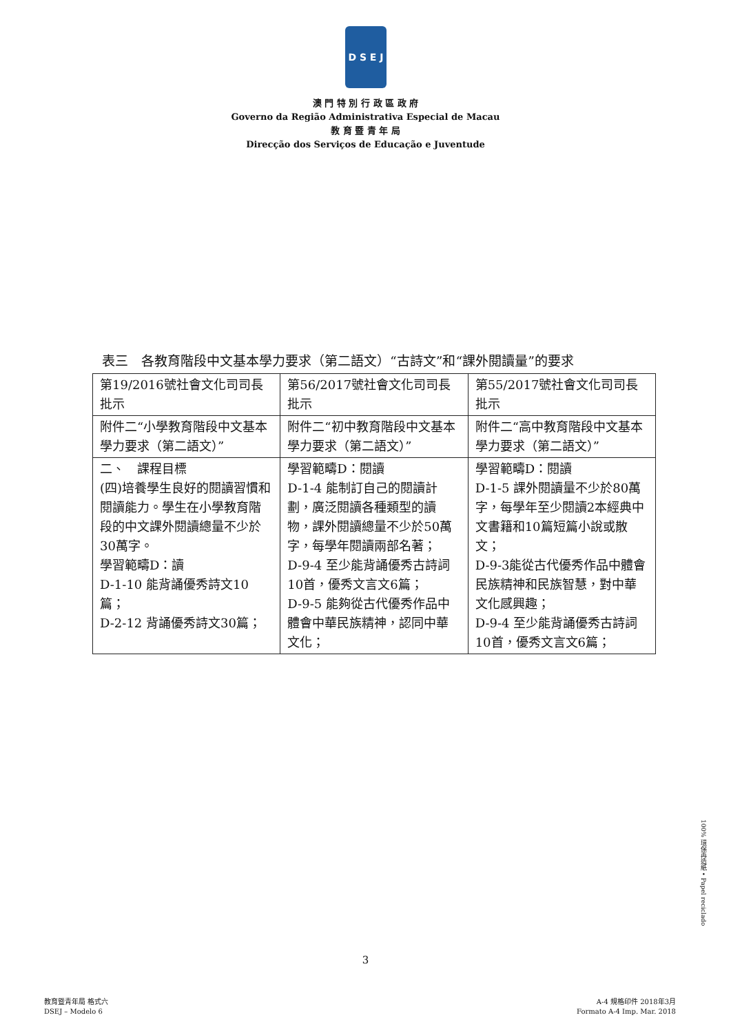D S E J
澳 門 特 別 行 政 區 政 府
Governo da Região Administrativa Especial de Macau
教 育 暨 青 年 局
Direcção dos Serviços de Educação e Juventude
表三　各教育階段中文基本學力要求（第二語文）“古詩文”和“課外閱讀量”的要求
| 第19/2016號社會文化司司長批示 | 第56/2017號社會文化司司長批示 | 第55/2017號社會文化司司長批示 |
| 附件二“小學教育階段中文基本學力要求（第二語文）” | 附件二“初中教育階段中文基本學力要求（第二語文）” | 附件二“高中教育階段中文基本學力要求（第二語文）” |
| 二、 課程目標 (四)培養學生良好的閱讀習慣和閱讀能力。學生在小學教育階段的中文課外閱讀總量不少於30萬字。 學習範疇D：讀 D-1-10 能背誦優秀詩文10篇； D-2-12 背誦優秀詩文30篇； | 學習範疇D：閱讀 D-1-4 能制訂自己的閱讀計劃，廣泛閱讀各種類型的讀物，課外閱讀總量不少於50萬字，每學年閱讀兩部名著； D-9-4 至少能背誦優秀古詩詞10首，優秀文言文6篇； D-9-5 能夠從古代優秀作品中體會中華民族精神，認同中華文化； | 學習範疇D：閱讀 D-1-5 課外閱讀量不少於80萬字，每學年至少閱讀2本經典中文書籍和10篇短篇小說或散文； D-9-3能從古代優秀作品中體會民族精神和民族智慧，對中華文化感興趣； D-9-4 至少能背誦優秀古詩詞10首，優秀文言文6篇； |
100% 環保再造紙 • Papel reciclado
3
教育暨青年局 格式六
DSEJ – Modelo 6
A-4 規格印件 2018年3月
Formato A-4 Imp. Mar. 2018